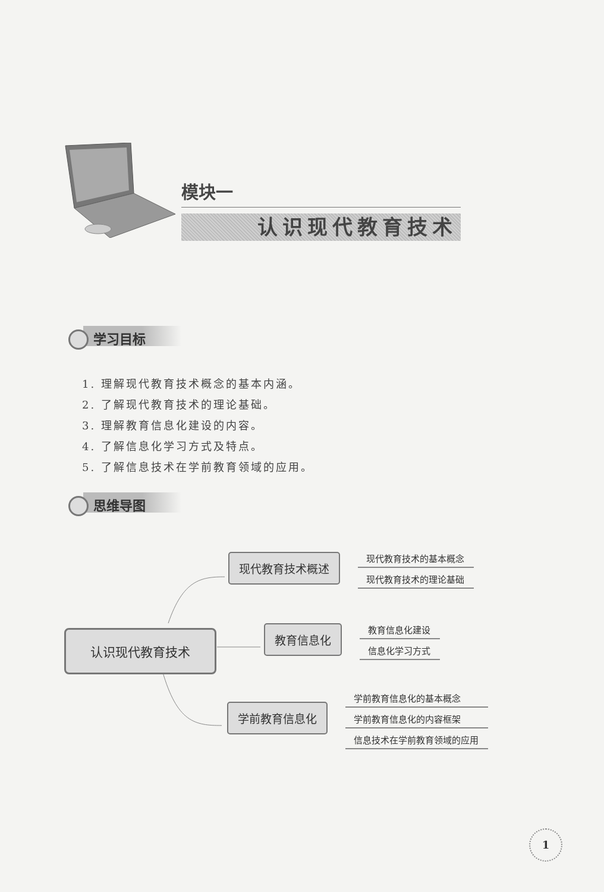模块一
认识现代教育技术
学习目标
1. 理解现代教育技术概念的基本内涵。
2. 了解现代教育技术的理论基础。
3. 理解教育信息化建设的内容。
4. 了解信息化学习方式及特点。
5. 了解信息技术在学前教育领域的应用。
思维导图
认识现代教育技术
现代教育技术概述
现代教育技术的基本概念
现代教育技术的理论基础
教育信息化
教育信息化建设
信息化学习方式
学前教育信息化
学前教育信息化的基本概念
学前教育信息化的内容框架
信息技术在学前教育领域的应用
1